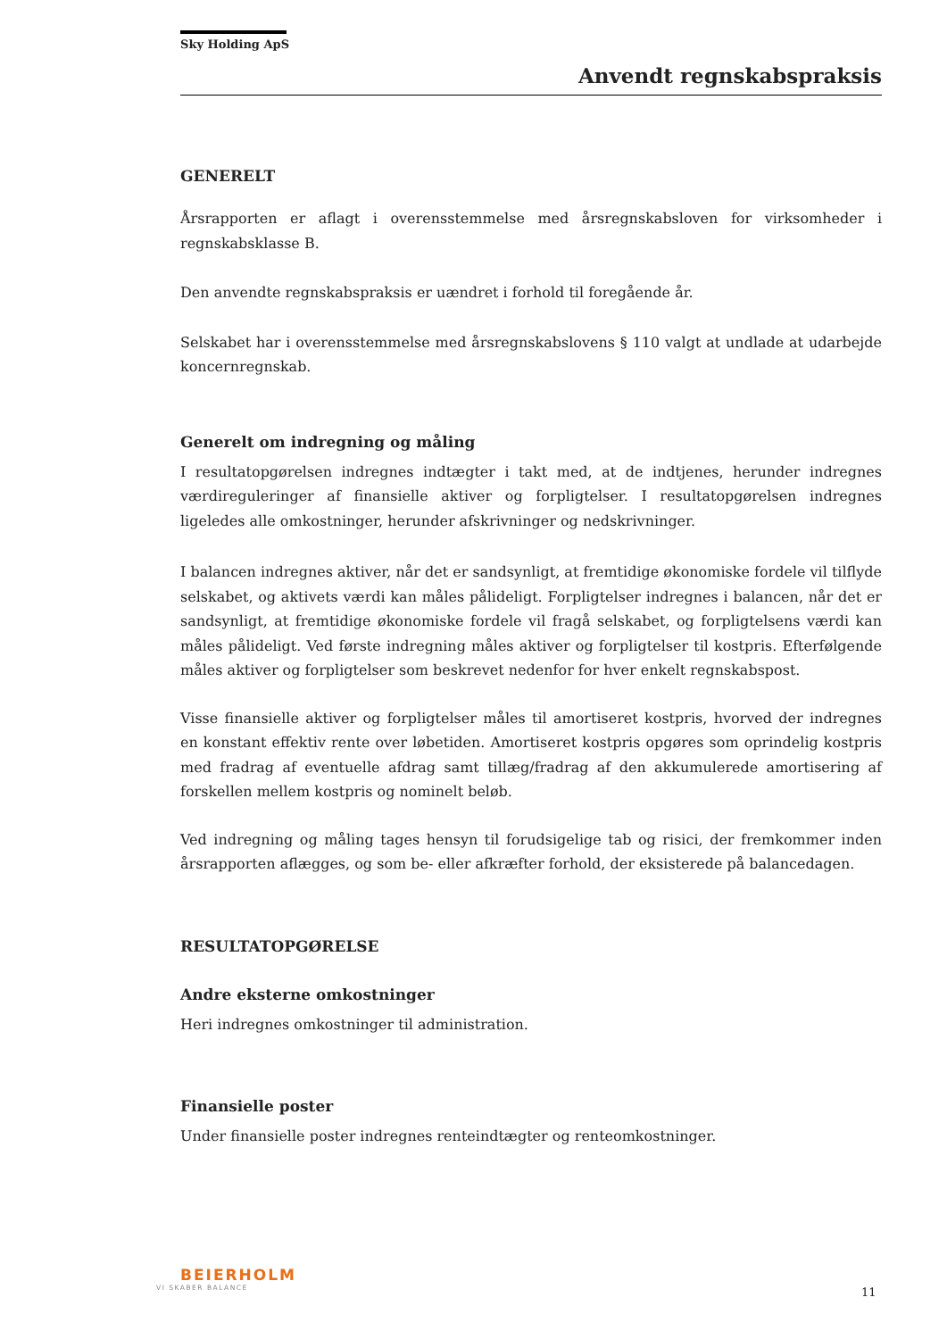Sky Holding ApS
Anvendt regnskabspraksis
GENERELT
Årsrapporten er aflagt i overensstemmelse med årsregnskabsloven for virksomheder i regnskabsklasse B.
Den anvendte regnskabspraksis er uændret i forhold til foregående år.
Selskabet har i overensstemmelse med årsregnskabslovens § 110 valgt at undlade at udarbejde koncernregnskab.
Generelt om indregning og måling
I resultatopgørelsen indregnes indtægter i takt med, at de indtjenes, herunder indregnes værdireguleringer af finansielle aktiver og forpligtelser. I resultatopgørelsen indregnes ligeledes alle omkostninger, herunder afskrivninger og nedskrivninger.
I balancen indregnes aktiver, når det er sandsynligt, at fremtidige økonomiske fordele vil tilflyde selskabet, og aktivets værdi kan måles pålideligt. Forpligtelser indregnes i balancen, når det er sandsynligt, at fremtidige økonomiske fordele vil fragå selskabet, og forpligtelsens værdi kan måles pålideligt. Ved første indregning måles aktiver og forpligtelser til kostpris. Efterfølgende måles aktiver og forpligtelser som beskrevet nedenfor for hver enkelt regnskabspost.
Visse finansielle aktiver og forpligtelser måles til amortiseret kostpris, hvorved der indregnes en konstant effektiv rente over løbetiden. Amortiseret kostpris opgøres som oprindelig kostpris med fradrag af eventuelle afdrag samt tillæg/fradrag af den akkumulerede amortisering af forskellen mellem kostpris og nominelt beløb.
Ved indregning og måling tages hensyn til forudsigelige tab og risici, der fremkommer inden årsrapporten aflægges, og som be- eller afkræfter forhold, der eksisterede på balancedagen.
RESULTATOPGØRELSE
Andre eksterne omkostninger
Heri indregnes omkostninger til administration.
Finansielle poster
Under finansielle poster indregnes renteindtægter og renteomkostninger.
BEIERHOLM
VI SKABER BALANCE
11